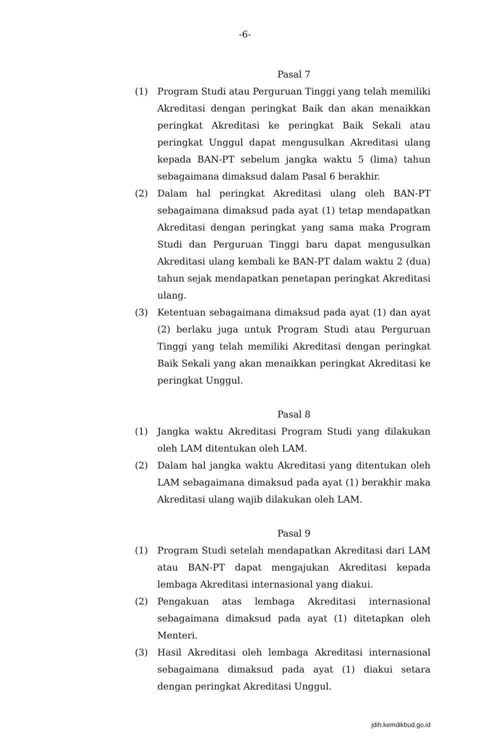-6-
Pasal 7
(1) Program Studi atau Perguruan Tinggi yang telah memiliki Akreditasi dengan peringkat Baik dan akan menaikkan peringkat Akreditasi ke peringkat Baik Sekali atau peringkat Unggul dapat mengusulkan Akreditasi ulang kepada BAN-PT sebelum jangka waktu 5 (lima) tahun sebagaimana dimaksud dalam Pasal 6 berakhir.
(2) Dalam hal peringkat Akreditasi ulang oleh BAN-PT sebagaimana dimaksud pada ayat (1) tetap mendapatkan Akreditasi dengan peringkat yang sama maka Program Studi dan Perguruan Tinggi baru dapat mengusulkan Akreditasi ulang kembali ke BAN-PT dalam waktu 2 (dua) tahun sejak mendapatkan penetapan peringkat Akreditasi ulang.
(3) Ketentuan sebagaimana dimaksud pada ayat (1) dan ayat (2) berlaku juga untuk Program Studi atau Perguruan Tinggi yang telah memiliki Akreditasi dengan peringkat Baik Sekali yang akan menaikkan peringkat Akreditasi ke peringkat Unggul.
Pasal 8
(1) Jangka waktu Akreditasi Program Studi yang dilakukan oleh LAM ditentukan oleh LAM.
(2) Dalam hal jangka waktu Akreditasi yang ditentukan oleh LAM sebagaimana dimaksud pada ayat (1) berakhir maka Akreditasi ulang wajib dilakukan oleh LAM.
Pasal 9
(1) Program Studi setelah mendapatkan Akreditasi dari LAM atau BAN-PT dapat mengajukan Akreditasi kepada lembaga Akreditasi internasional yang diakui.
(2) Pengakuan atas lembaga Akreditasi internasional sebagaimana dimaksud pada ayat (1) ditetapkan oleh Menteri.
(3) Hasil Akreditasi oleh lembaga Akreditasi internasional sebagaimana dimaksud pada ayat (1) diakui setara dengan peringkat Akreditasi Unggul.
jdih.kemdikbud.go.id